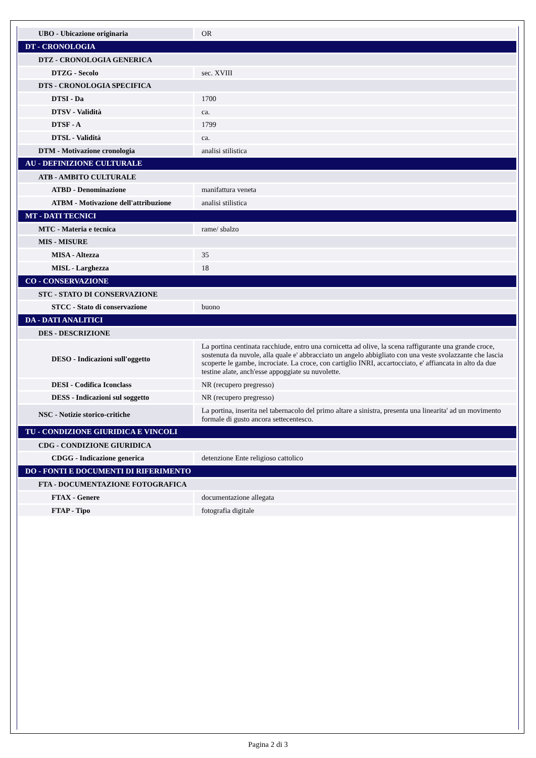| UBO - Ubicazione originaria | OR |
| DT - CRONOLOGIA | |
| DTZ - CRONOLOGIA GENERICA | |
| DTZG - Secolo | sec. XVIII |
| DTS - CRONOLOGIA SPECIFICA | |
| DTSI - Da | 1700 |
| DTSV - Validità | ca. |
| DTSF - A | 1799 |
| DTSL - Validità | ca. |
| DTM - Motivazione cronologia | analisi stilistica |
| AU - DEFINIZIONE CULTURALE | |
| ATB - AMBITO CULTURALE | |
| ATBD - Denominazione | manifattura veneta |
| ATBM - Motivazione dell'attribuzione | analisi stilistica |
| MT - DATI TECNICI | |
| MTC - Materia e tecnica | rame/ sbalzo |
| MIS - MISURE | |
| MISA - Altezza | 35 |
| MISL - Larghezza | 18 |
| CO - CONSERVAZIONE | |
| STC - STATO DI CONSERVAZIONE | |
| STCC - Stato di conservazione | buono |
| DA - DATI ANALITICI | |
| DES - DESCRIZIONE | |
| DESO - Indicazioni sull'oggetto | La portina centinata racchiude, entro una cornicetta ad olive, la scena raffigurante una grande croce, sostenuta da nuvole, alla quale e' abbracciato un angelo abbigliato con una veste svolazzante che lascia scoperte le gambe, incrociate. La croce, con cartiglio INRI, accartocciato, e' affiancata in alto da due testine alate, anch'esse appoggiate su nuvolette. |
| DESI - Codifica Iconclass | NR (recupero pregresso) |
| DESS - Indicazioni sul soggetto | NR (recupero pregresso) |
| NSC - Notizie storico-critiche | La portina, inserita nel tabernacolo del primo altare a sinistra, presenta una linearita' ad un movimento formale di gusto ancora settecentesco. |
| TU - CONDIZIONE GIURIDICA E VINCOLI | |
| CDG - CONDIZIONE GIURIDICA | |
| CDGG - Indicazione generica | detenzione Ente religioso cattolico |
| DO - FONTI E DOCUMENTI DI RIFERIMENTO | |
| FTA - DOCUMENTAZIONE FOTOGRAFICA | |
| FTAX - Genere | documentazione allegata |
| FTAP - Tipo | fotografia digitale |
Pagina 2 di 3